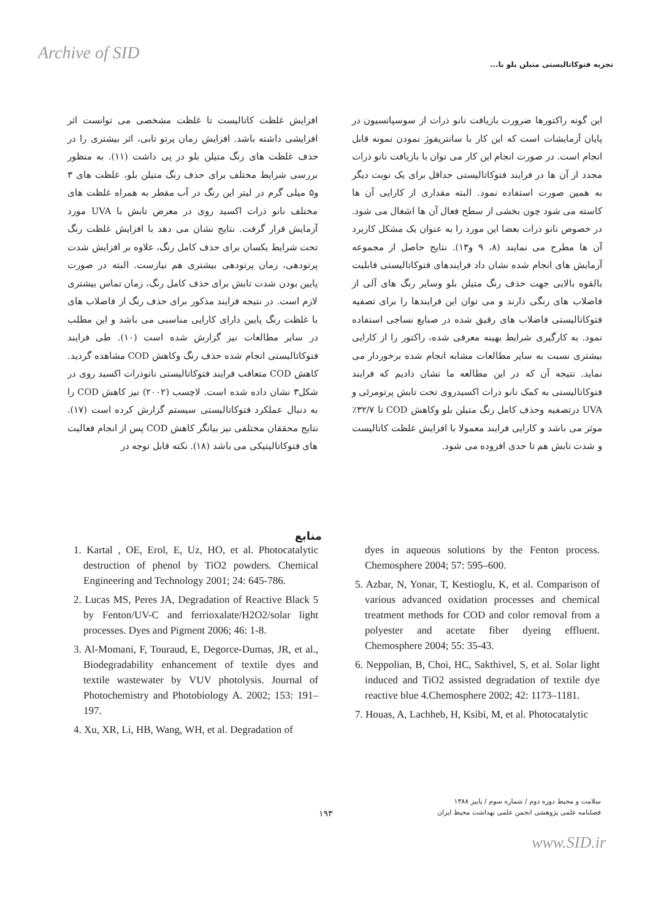Archive of SID
تجزیه فتوکاتالیستی متیلن بلو با...
افزایش غلظت کاتالیست تا غلظت مشخصی می توانست اثر افزایشی داشته باشد. افزایش زمان پرتو تابی، اثر بیشتری را در حذف غلظت های رنگ متیلن بلو در پی داشت (۱۱). به منظور بررسی شرایط مختلف برای حذف رنگ متیلن بلو، غلظت های ۳ و۵ میلی گرم در لیتر این رنگ در آب مقطر به همراه غلظت های مختلف نانو ذرات اکسید روی در معرض تابش با UVA مورد آزمایش قرار گرفت. نتایج نشان می دهد با افزایش غلظت رنگ تحت شرایط یکسان برای حذف کامل رنگ، علاوه بر افزایش شدت پرتودهی، زمان پرتودهی بیشتری هم نیازست. البته در صورت پایین بودن شدت تابش برای حذف کامل رنگ، زمان تماس بیشتری لازم است. در نتیجه فرایند مذکور برای حذف رنگ از فاضلاب های با غلظت رنگ پایین دارای کارایی مناسبی می باشد و این مطلب در سایر مطالعات نیز گزارش شده است (۱۰). طی فرایند فتوکاتالیستی انجام شده حذف رنگ وکاهش COD مشاهده گردید. کاهش COD متعاقب فرایند فتوکاتالیستی نانوذرات اکسید روی در شکل۳ نشان داده شده است. لاچسب (۲۰۰۲) نیز کاهش COD را به دنبال عملکرد فتوکاتالیستی سیستم گزارش کرده است (۱۷). نتایج محققان مختلفی نیز بیانگر کاهش COD پس از انجام فعالیت های فتوکاتالیتیکی می باشد (۱۸). نکته قابل توجه در
این گونه راکتورها ضرورت بازیافت نانو ذرات از سوسپانسیون در پایان آزمایشات است که این کار با سانتریفوژ نمودن نمونه قابل انجام است. در صورت انجام این کار می توان با بازیافت نانو ذرات مجدد از آن ها در فرایند فتوکاتالیستی حداقل برای یک نوبت دیگر به همین صورت استفاده نمود. البته مقداری از کارایی آن ها کاسته می شود چون بخشی از سطح فعال آن ها اشغال می شود. در خصوص نانو ذرات بعضا این مورد را به عنوان یک مشکل کاربرد آن ها مطرح می نمایند (۸، ۹ و۱۳). نتایج حاصل از مجموعه آزمایش های انجام شده نشان داد فرایندهای فتوکاتالیستی قابلیت بالقوه بالایی جهت حذف رنگ متیلن بلو وسایر رنگ های آلی از فاضلاب های رنگی دارند و می توان این فرایندها را برای تصفیه فتوکاتالیستی فاضلاب های رقیق شده در صنایع نساجی استفاده نمود. به کارگیری شرایط بهینه معرفی شده، راکتور را از کارایی بیشتری نسبت به سایر مطالعات مشابه انجام شده برخوردار می نماید. نتیجه آن که در این مطالعه ما نشان دادیم که فرایند فتوکاتالیستی به کمک نانو ذرات اکسیدروی تحت تابش پرتومرئی و UVA درتصفیه وحذف کامل رنگ متیلن بلو وکاهش COD تا ۳۲/۷٪ موثر می باشد و کارایی فرایند معمولا با افزایش غلظت کاتالیست و شدت تابش هم تا حدی افزوده می شود.
منابع
1. Kartal , OE, Erol, E, Uz, HO, et al. Photocatalytic destruction of phenol by TiO2 powders. Chemical Engineering and Technology 2001; 24: 645-786.
2. Lucas MS, Peres JA, Degradation of Reactive Black 5 by Fenton/UV-C and ferrioxalate/H2O2/solar light processes. Dyes and Pigment 2006; 46: 1-8.
3. Al-Momani, F, Touraud, E, Degorce-Dumas, JR, et al., Biodegradability enhancement of textile dyes and textile wastewater by VUV photolysis. Journal of Photochemistry and Photobiology A. 2002; 153: 191–197.
4. Xu, XR, Li, HB, Wang, WH, et al. Degradation of
dyes in aqueous solutions by the Fenton process. Chemosphere 2004; 57: 595–600.
5. Azbar, N, Yonar, T, Kestioglu, K, et al. Comparison of various advanced oxidation processes and chemical treatment methods for COD and color removal from a polyester and acetate fiber dyeing effluent. Chemosphere 2004; 55: 35-43.
6. Neppolian, B, Choi, HC, Sakthivel, S, et al. Solar light induced and TiO2 assisted degradation of textile dye reactive blue 4.Chemosphere 2002; 42: 1173–1181.
7. Houas, A, Lachheb, H, Ksibi, M, et al. Photocatalytic
سلامت و محیط دوره دوم / شماره سوم / پاییز ۱۳۸۸
فصلنامه علمی پژوهشی انجمن علمی بهداشت محیط ایران
۱۹۳
www.SID.ir